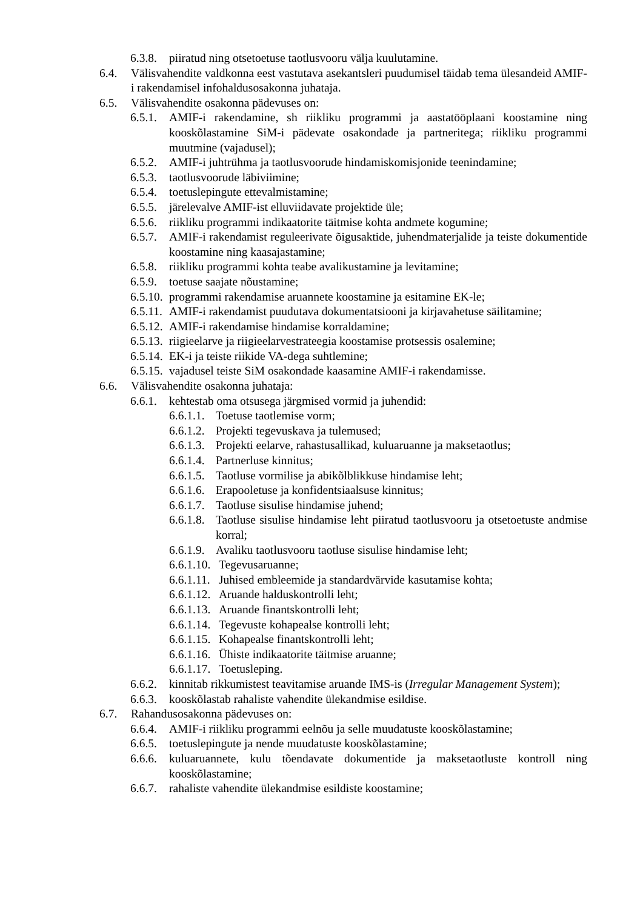6.3.8. piiratud ning otsetoetuse taotlusvooru välja kuulutamine.
6.4. Välisvahendite valdkonna eest vastutava asekantsleri puudumisel täidab tema ülesandeid AMIF-i rakendamisel infohaldusosakonna juhataja.
6.5. Välisvahendite osakonna pädevuses on:
6.5.1. AMIF-i rakendamine, sh riikliku programmi ja aastatööplaani koostamine ning kooskõlastamine SiM-i pädevate osakondade ja partneritega; riikliku programmi muutmine (vajadusel);
6.5.2. AMIF-i juhtrühma ja taotlusvoorude hindamiskomisjonide teenindamine;
6.5.3. taotlusvoorude läbiviimine;
6.5.4. toetuslepingute ettevalmistamine;
6.5.5. järelevalve AMIF-ist elluviidavate projektide üle;
6.5.6. riikliku programmi indikaatorite täitmise kohta andmete kogumine;
6.5.7. AMIF-i rakendamist reguleerivate õigusaktide, juhendmaterjalide ja teiste dokumentide koostamine ning kaasajastamine;
6.5.8. riikliku programmi kohta teabe avalikustamine ja levitamine;
6.5.9. toetuse saajate nõustamine;
6.5.10. programmi rakendamise aruannete koostamine ja esitamine EK-le;
6.5.11. AMIF-i rakendamist puudutava dokumentatsiooni ja kirjavahetuse säilitamine;
6.5.12. AMIF-i rakendamise hindamise korraldamine;
6.5.13. riigieelarve ja riigieelarvestrateegia koostamise protsessis osalemine;
6.5.14. EK-i ja teiste riikide VA-dega suhtlemine;
6.5.15. vajadusel teiste SiM osakondade kaasamine AMIF-i rakendamisse.
6.6. Välisvahendite osakonna juhataja:
6.6.1. kehtestab oma otsusega järgmised vormid ja juhendid:
6.6.1.1. Toetuse taotlemise vorm;
6.6.1.2. Projekti tegevuskava ja tulemused;
6.6.1.3. Projekti eelarve, rahastusallikad, kuluaruanne ja maksetaotlus;
6.6.1.4. Partnerluse kinnitus;
6.6.1.5. Taotluse vormilise ja abikõlblikkuse hindamise leht;
6.6.1.6. Erapooletuse ja konfidentsiaalsuse kinnitus;
6.6.1.7. Taotluse sisulise hindamise juhend;
6.6.1.8. Taotluse sisulise hindamise leht piiratud taotlusvooru ja otsetoetuste andmise korral;
6.6.1.9. Avaliku taotlusvooru taotluse sisulise hindamise leht;
6.6.1.10. Tegevusaruanne;
6.6.1.11. Juhised embleemide ja standardvärvide kasutamise kohta;
6.6.1.12. Aruande halduskontrolli leht;
6.6.1.13. Aruande finantskontrolli leht;
6.6.1.14. Tegevuste kohapealse kontrolli leht;
6.6.1.15. Kohapealse finantskontrolli leht;
6.6.1.16. Ühiste indikaatorite täitmise aruanne;
6.6.1.17. Toetusleping.
6.6.2. kinnitab rikkumistest teavitamise aruande IMS-is (Irregular Management System);
6.6.3. kooskõlastab rahaliste vahendite ülekandmise esildise.
6.7. Rahandusosakonna pädevuses on:
6.6.4. AMIF-i riikliku programmi eelnõu ja selle muudatuste kooskõlastamine;
6.6.5. toetuslepingute ja nende muudatuste kooskõlastamine;
6.6.6. kuluaruannete, kulu tõendavate dokumentide ja maksetaotluste kontroll ning kooskõlastamine;
6.6.7. rahaliste vahendite ülekandmise esildiste koostamine;